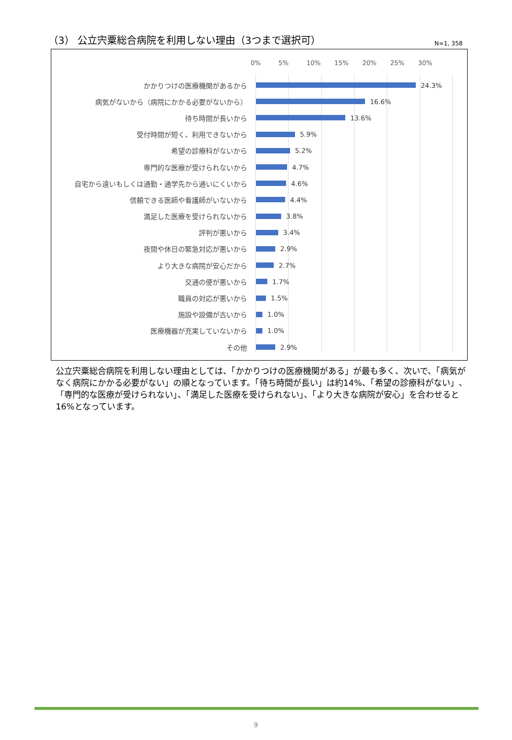（3） 公立宍粟総合病院を利用しない理由（3つまで選択可）
N=1, 358
0% 5% 10% 15% 20% 25% 30%
かかりつけの医療機関があるから 24.3%
病気がないから（病院にかかる必要がないから） 16.6%
待ち時間が長いから 13.6%
受付時間が短く、利用できないから 5.9%
希望の診療科がないから 5.2%
専門的な医療が受けられないから 4.7%
自宅から遠いもしくは通勤・通学先から通いにくいから 4.6%
信頼できる医師や看護師がいないから 4.4%
満足した医療を受けられないから 3.8%
評判が悪いから 3.4%
夜間や休日の緊急対応が悪いから 2.9%
より大きな病院が安心だから 2.7%
交通の便が悪いから 1.7%
職員の対応が悪いから 1.5%
施設や設備が古いから 1.0%
医療機器が充実していないから 1.0%
その他 2.9%
公立宍粟総合病院を利用しない理由としては、「かかりつけの医療機関がある」が最も多く、次いで、「病気がなく病院にかかる必要がない」の順となっています。「待ち時間が長い」は約14%、「希望の診療科がない」、「専門的な医療が受けられない」、「満足した医療を受けられない」、「より大きな病院が安心」を合わせると16%となっています。
9